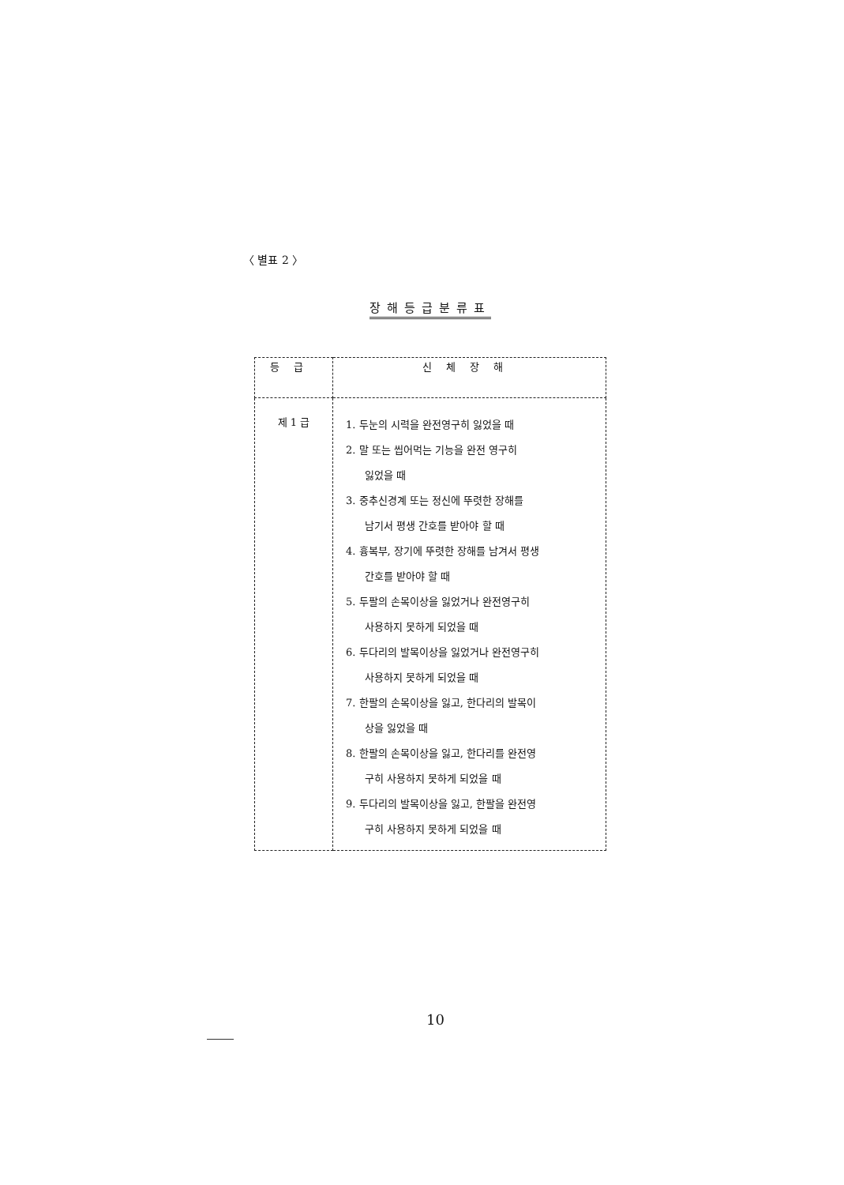〈 별표 2 〉
장해등급분류표
| 등급 | 신체장해 |
| --- | --- |
| 제 1 급 | 1. 두눈의 시력을 완전영구히 잃었을 때 2. 말 또는 씹어먹는 기능을 완전 영구히 잃었을 때 3. 중추신경계 또는 정신에 뚜렷한 장해를 남기서 평생 간호를 받아야 할 때 4. 흉복부, 장기에 뚜렷한 장해를 남겨서 평생 간호를 받아야 할 때 5. 두팔의 손목이상을 잃었거나 완전영구히 사용하지 못하게 되었을 때 6. 두다리의 발목이상을 잃었거나 완전영구히 사용하지 못하게 되었을 때 7. 한팔의 손목이상을 잃고, 한다리의 발목이 상을 잃었을 때 8. 한팔의 손목이상을 잃고, 한다리를 완전영 구히 사용하지 못하게 되었을 때 9. 두다리의 발목이상을 잃고, 한팔을 완전영 구히 사용하지 못하게 되었을 때 |
10